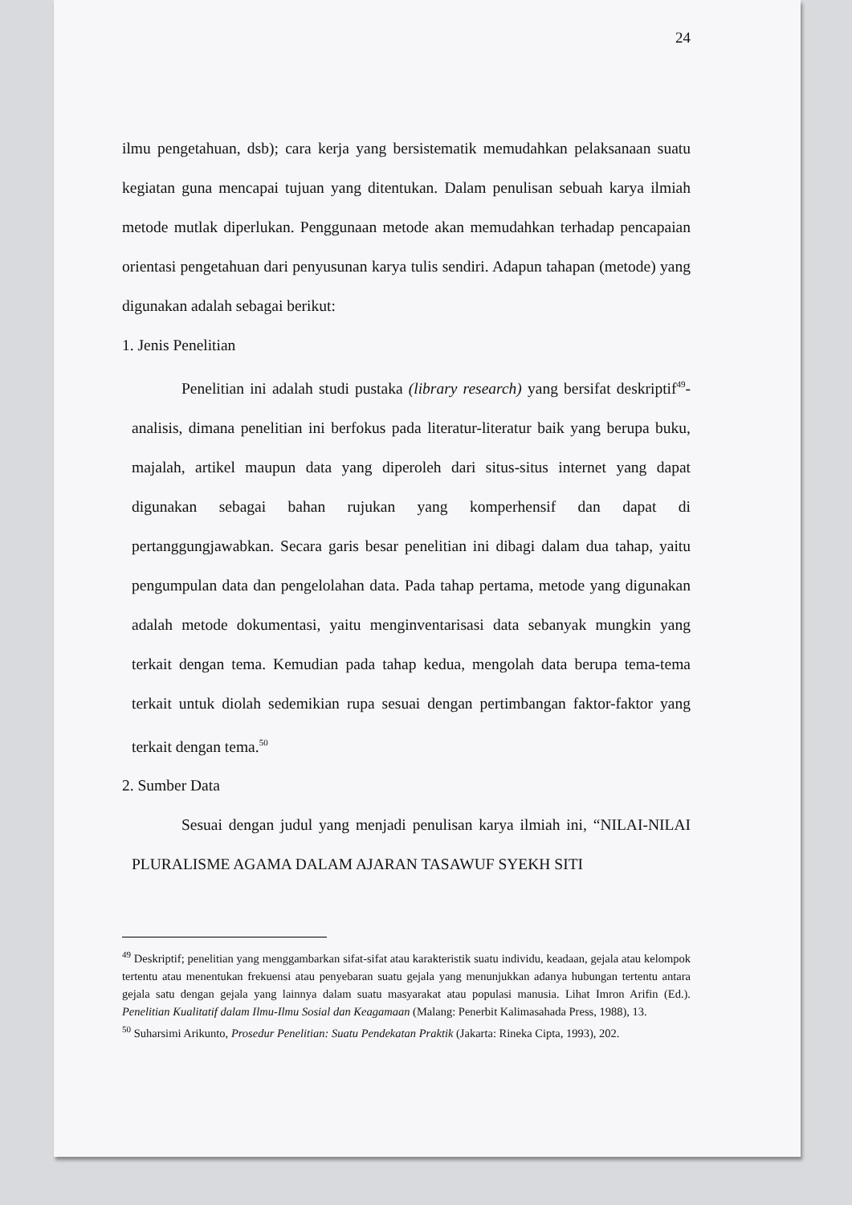24
ilmu pengetahuan, dsb); cara kerja yang bersistematik memudahkan pelaksanaan suatu kegiatan guna mencapai tujuan yang ditentukan. Dalam penulisan sebuah karya ilmiah metode mutlak diperlukan. Penggunaan metode akan memudahkan terhadap pencapaian orientasi pengetahuan dari penyusunan karya tulis sendiri. Adapun tahapan (metode) yang digunakan adalah sebagai berikut:
1. Jenis Penelitian
Penelitian ini adalah studi pustaka (library research) yang bersifat deskriptif<sup>49</sup>-analisis, dimana penelitian ini berfokus pada literatur-literatur baik yang berupa buku, majalah, artikel maupun data yang diperoleh dari situs-situs internet yang dapat digunakan sebagai bahan rujukan yang komperhensif dan dapat di pertanggungjawabkan. Secara garis besar penelitian ini dibagi dalam dua tahap, yaitu pengumpulan data dan pengelolahan data. Pada tahap pertama, metode yang digunakan adalah metode dokumentasi, yaitu menginventarisasi data sebanyak mungkin yang terkait dengan tema. Kemudian pada tahap kedua, mengolah data berupa tema-tema terkait untuk diolah sedemikian rupa sesuai dengan pertimbangan faktor-faktor yang terkait dengan tema.<sup>50</sup>
2. Sumber Data
Sesuai dengan judul yang menjadi penulisan karya ilmiah ini, “NILAI-NILAI PLURALISME AGAMA DALAM AJARAN TASAWUF SYEKH SITI
<sup>49</sup> Deskriptif; penelitian yang menggambarkan sifat-sifat atau karakteristik suatu individu, keadaan, gejala atau kelompok tertentu atau menentukan frekuensi atau penyebaran suatu gejala yang menunjukkan adanya hubungan tertentu antara gejala satu dengan gejala yang lainnya dalam suatu masyarakat atau populasi manusia. Lihat Imron Arifin (Ed.). Penelitian Kualitatif dalam Ilmu-Ilmu Sosial dan Keagamaan (Malang: Penerbit Kalimasahada Press, 1988), 13.
<sup>50</sup> Suharsimi Arikunto, Prosedur Penelitian: Suatu Pendekatan Praktik (Jakarta: Rineka Cipta, 1993), 202.